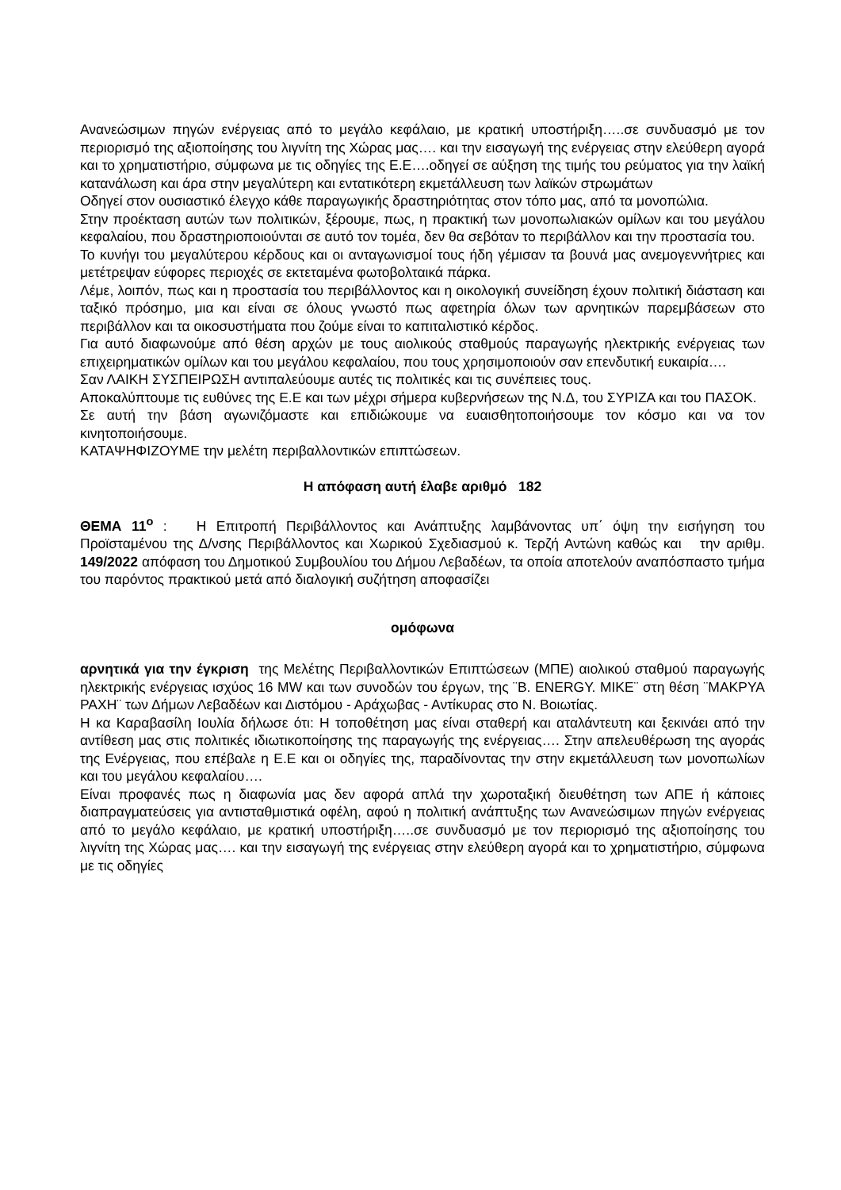Ανανεώσιμων πηγών ενέργειας από το μεγάλο κεφάλαιο, με κρατική υποστήριξη…..σε συνδυασμό με τον περιορισμό της αξιοποίησης του λιγνίτη της Χώρας μας…. και την εισαγωγή της ενέργειας στην ελεύθερη αγορά και το χρηματιστήριο, σύμφωνα με τις οδηγίες της Ε.Ε….οδηγεί σε αύξηση της τιμής του ρεύματος για την λαϊκή κατανάλωση και άρα στην μεγαλύτερη και εντατικότερη εκμετάλλευση των λαϊκών στρωμάτων
Οδηγεί στον ουσιαστικό έλεγχο κάθε παραγωγικής δραστηριότητας στον τόπο μας, από τα μονοπώλια.
Στην προέκταση αυτών των πολιτικών, ξέρουμε, πως, η πρακτική των μονοπωλιακών ομίλων και του μεγάλου κεφαλαίου, που δραστηριοποιούνται σε αυτό τον τομέα, δεν θα σεβόταν το περιβάλλον και την προστασία του.
Το κυνήγι του μεγαλύτερου κέρδους και οι ανταγωνισμοί τους ήδη γέμισαν τα βουνά μας ανεμογεννήτριες και μετέτρεψαν εύφορες περιοχές σε εκτεταμένα φωτοβολταικά πάρκα.
Λέμε, λοιπόν, πως και η προστασία του περιβάλλοντος και η οικολογική συνείδηση έχουν πολιτική διάσταση και ταξικό πρόσημο, μια και είναι σε όλους γνωστό πως αφετηρία όλων των αρνητικών παρεμβάσεων στο περιβάλλον και τα οικοσυστήματα που ζούμε είναι το καπιταλιστικό κέρδος.
Για αυτό διαφωνούμε από θέση αρχών με τους αιολικούς σταθμούς παραγωγής ηλεκτρικής ενέργειας των επιχειρηματικών ομίλων και του μεγάλου κεφαλαίου, που τους χρησιμοποιούν σαν επενδυτική ευκαιρία….
Σαν ΛΑΙΚΗ ΣΥΣΠΕΙΡΩΣΗ αντιπαλεύουμε αυτές τις πολιτικές και τις συνέπειες τους.
Αποκαλύπτουμε τις ευθύνες της Ε.Ε και των μέχρι σήμερα κυβερνήσεων της Ν.Δ, του ΣΥΡΙΖΑ και του ΠΑΣΟΚ.
Σε αυτή την βάση αγωνιζόμαστε και επιδιώκουμε να ευαισθητοποιήσουμε τον κόσμο και να τον κινητοποιήσουμε.
ΚΑΤΑΨΗΦΙΖΟΥΜΕ την μελέτη περιβαλλοντικών επιπτώσεων.
Η απόφαση αυτή έλαβε αριθμό 182
ΘΕΜΑ 11<sup>ο</sup> : Η Επιτροπή Περιβάλλοντος και Ανάπτυξης λαμβάνοντας υπ΄ όψη την εισήγηση του Προϊσταμένου της Δ/νσης Περιβάλλοντος και Χωρικού Σχεδιασμού κ. Τερζή Αντώνη καθώς και την αριθμ. 149/2022 απόφαση του Δημοτικού Συμβουλίου του Δήμου Λεβαδέων, τα οποία αποτελούν αναπόσπαστο τμήμα του παρόντος πρακτικού μετά από διαλογική συζήτηση αποφασίζει
ομόφωνα
αρνητικά για την έγκριση της Μελέτης Περιβαλλοντικών Επιπτώσεων (ΜΠΕ) αιολικού σταθμού παραγωγής ηλεκτρικής ενέργειας ισχύος 16 MW και των συνοδών του έργων, της ¨Β. ENERGY. ΜΙΚΕ¨ στη θέση ¨ΜΑΚΡΥΑ ΡΑΧΗ¨ των Δήμων Λεβαδέων και Διστόμου - Αράχωβας - Αντίκυρας στο Ν. Βοιωτίας.
Η κα Καραβασίλη Ιουλία δήλωσε ότι: Η τοποθέτηση μας είναι σταθερή και αταλάντευτη και ξεκινάει από την αντίθεση μας στις πολιτικές ιδιωτικοποίησης της παραγωγής της ενέργειας…. Στην απελευθέρωση της αγοράς της Ενέργειας, που επέβαλε η Ε.Ε και οι οδηγίες της, παραδίνοντας την στην εκμετάλλευση των μονοπωλίων και του μεγάλου κεφαλαίου….
Είναι προφανές πως η διαφωνία μας δεν αφορά απλά την χωροταξική διευθέτηση των ΑΠΕ ή κάποιες διαπραγματεύσεις για αντισταθμιστικά οφέλη, αφού η πολιτική ανάπτυξης των Ανανεώσιμων πηγών ενέργειας από το μεγάλο κεφάλαιο, με κρατική υποστήριξη…..σε συνδυασμό με τον περιορισμό της αξιοποίησης του λιγνίτη της Χώρας μας…. και την εισαγωγή της ενέργειας στην ελεύθερη αγορά και το χρηματιστήριο, σύμφωνα με τις οδηγίες